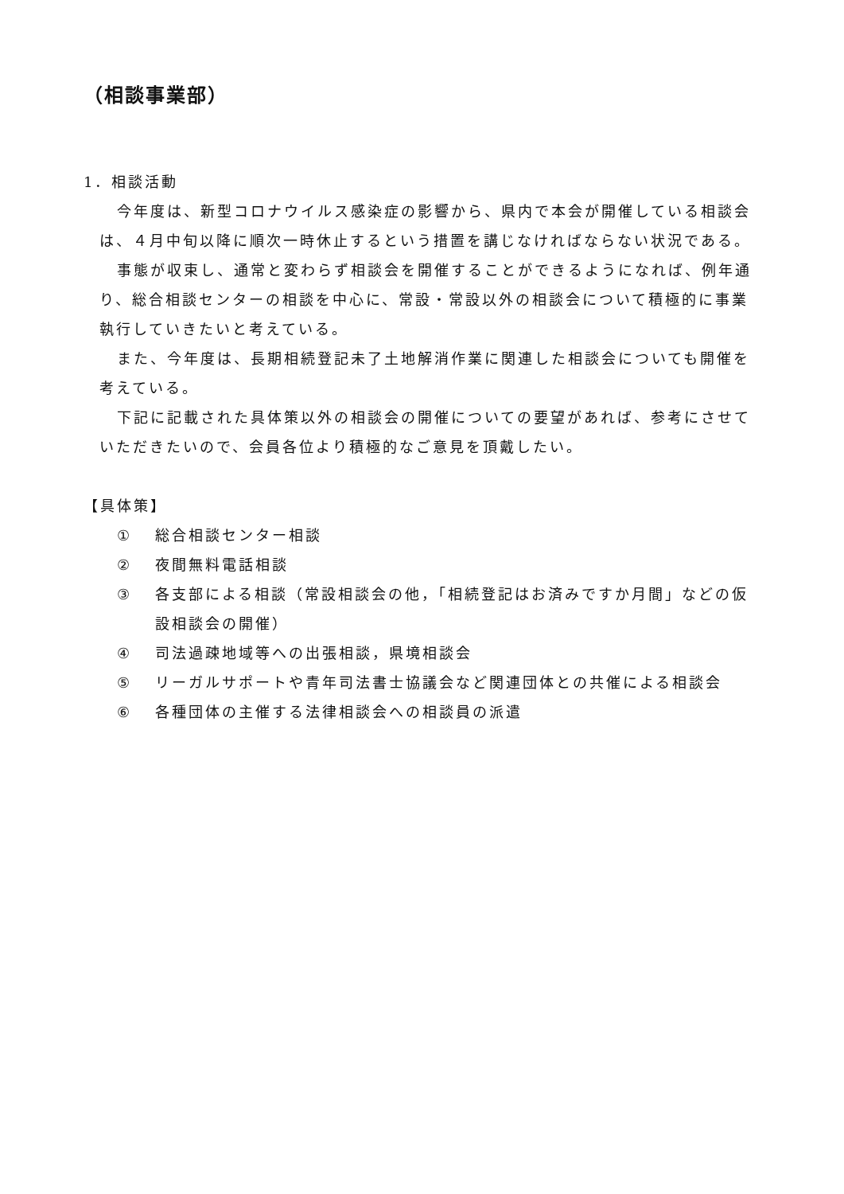（相談事業部）
1．相談活動
今年度は、新型コロナウイルス感染症の影響から、県内で本会が開催している相談会は、４月中旬以降に順次一時休止するという措置を講じなければならない状況である。
事態が収束し、通常と変わらず相談会を開催することができるようになれば、例年通り、総合相談センターの相談を中心に、常設・常設以外の相談会について積極的に事業執行していきたいと考えている。
また、今年度は、長期相続登記未了土地解消作業に関連した相談会についても開催を考えている。
下記に記載された具体策以外の相談会の開催についての要望があれば、参考にさせていただきたいので、会員各位より積極的なご意見を頂戴したい。
【具体策】
① 総合相談センター相談
② 夜間無料電話相談
③ 各支部による相談（常設相談会の他，「相続登記はお済みですか月間」などの仮設相談会の開催）
④ 司法過疎地域等への出張相談，県境相談会
⑤ リーガルサポートや青年司法書士協議会など関連団体との共催による相談会
⑥ 各種団体の主催する法律相談会への相談員の派遣